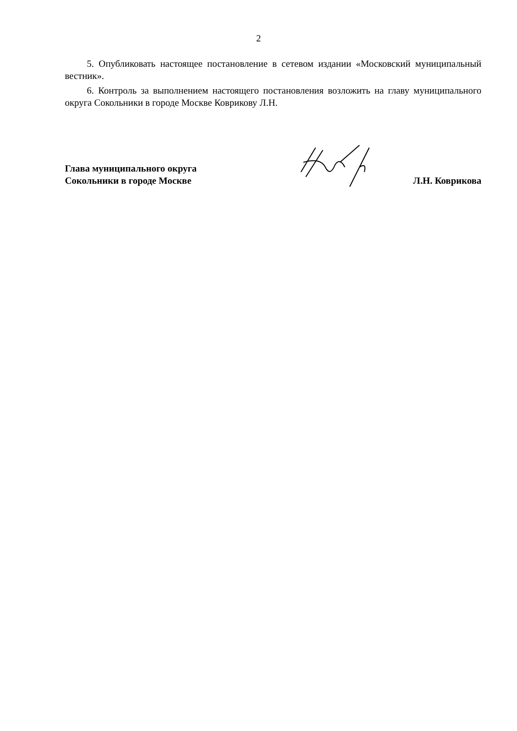2
5. Опубликовать настоящее постановление в сетевом издании «Московский муниципальный вестник».
6. Контроль за выполнением настоящего постановления возложить на главу муниципального округа Сокольники в городе Москве Коврикову Л.Н.
Глава муниципального округа
Сокольники в городе Москве
Л.Н. Коврикова